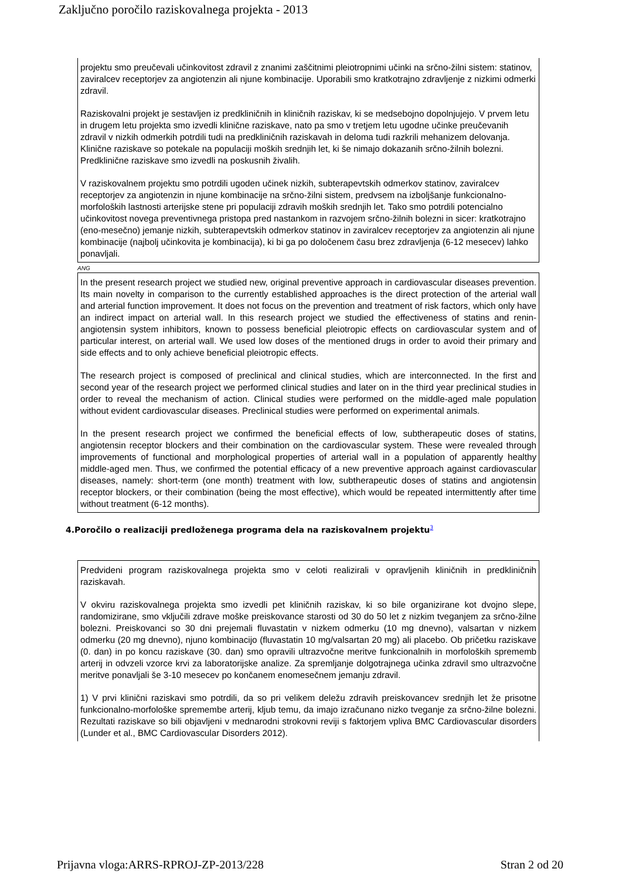Zaključno poročilo raziskovalnega projekta - 2013
projektu smo preučevali učinkovitost zdravil z znanimi zaščitnimi pleiotropnimi učinki na srčno-žilni sistem: statinov, zaviralcev receptorjev za angiotenzin ali njune kombinacije. Uporabili smo kratkotrajno zdravljenje z nizkimi odmerki zdravil.
Raziskovalni projekt je sestavljen iz predkliničnih in kliničnih raziskav, ki se medsebojno dopolnjujejo. V prvem letu in drugem letu projekta smo izvedli klinične raziskave, nato pa smo v tretjem letu ugodne učinke preučevanih zdravil v nizkih odmerkih potrdili tudi na predkliničnih raziskavah in deloma tudi razkrili mehanizem delovanja. Klinične raziskave so potekale na populaciji moških srednjih let, ki še nimajo dokazanih srčno-žilnih bolezni. Predklinične raziskave smo izvedli na poskusnih živalih.
V raziskovalnem projektu smo potrdili ugoden učinek nizkih, subterapevtskih odmerkov statinov, zaviralcev receptorjev za angiotenzin in njune kombinacije na srčno-žilni sistem, predvsem na izboljšanje funkcionalno-morfoloških lastnosti arterijske stene pri populaciji zdravih moških srednjih let. Tako smo potrdili potencialno učinkovitost novega preventivnega pristopa pred nastankom in razvojem srčno-žilnih bolezni in sicer: kratkotrajno (eno-mesečno) jemanje nizkih, subterapevtskih odmerkov statinov in zaviralcev receptorjev za angiotenzin ali njune kombinacije (najbolj učinkovita je kombinacija), ki bi ga po določenem času brez zdravljenja (6-12 mesecev) lahko ponavljali.
ANG
In the present research project we studied new, original preventive approach in cardiovascular diseases prevention. Its main novelty in comparison to the currently established approaches is the direct protection of the arterial wall and arterial function improvement. It does not focus on the prevention and treatment of risk factors, which only have an indirect impact on arterial wall. In this research project we studied the effectiveness of statins and renin-angiotensin system inhibitors, known to possess beneficial pleiotropic effects on cardiovascular system and of particular interest, on arterial wall. We used low doses of the mentioned drugs in order to avoid their primary and side effects and to only achieve beneficial pleiotropic effects.
The research project is composed of preclinical and clinical studies, which are interconnected. In the first and second year of the research project we performed clinical studies and later on in the third year preclinical studies in order to reveal the mechanism of action. Clinical studies were performed on the middle-aged male population without evident cardiovascular diseases. Preclinical studies were performed on experimental animals.
In the present research project we confirmed the beneficial effects of low, subtherapeutic doses of statins, angiotensin receptor blockers and their combination on the cardiovascular system. These were revealed through improvements of functional and morphological properties of arterial wall in a population of apparently healthy middle-aged men. Thus, we confirmed the potential efficacy of a new preventive approach against cardiovascular diseases, namely: short-term (one month) treatment with low, subtherapeutic doses of statins and angiotensin receptor blockers, or their combination (being the most effective), which would be repeated intermittently after time without treatment (6-12 months).
4.Poročilo o realizaciji predloženega programa dela na raziskovalnem projektu<sup>3</sup>
Predvideni program raziskovalnega projekta smo v celoti realizirali v opravljenih kliničnih in predkliničnih raziskavah.
V okviru raziskovalnega projekta smo izvedli pet kliničnih raziskav, ki so bile organizirane kot dvojno slepe, randomizirane, smo vključili zdrave moške preiskovance starosti od 30 do 50 let z nizkim tveganjem za srčno-žilne bolezni. Preiskovanci so 30 dni prejemali fluvastatin v nizkem odmerku (10 mg dnevno), valsartan v nizkem odmerku (20 mg dnevno), njuno kombinacijo (fluvastatin 10 mg/valsartan 20 mg) ali placebo. Ob pričetku raziskave (0. dan) in po koncu raziskave (30. dan) smo opravili ultrazvočne meritve funkcionalnih in morfoloških sprememb arterij in odvzeli vzorce krvi za laboratorijske analize. Za spremljanje dolgotrajnega učinka zdravil smo ultrazvočne meritve ponavljali še 3-10 mesecev po končanem enomesečnem jemanju zdravil.
1) V prvi klinični raziskavi smo potrdili, da so pri velikem deležu zdravih preiskovancev srednjih let že prisotne funkcionalno-morfološke spremembe arterij, kljub temu, da imajo izračunano nizko tveganje za srčno-žilne bolezni. Rezultati raziskave so bili objavljeni v mednarodni strokovni reviji s faktorjem vpliva BMC Cardiovascular disorders (Lunder et al., BMC Cardiovascular Disorders 2012).
Prijavna vloga:ARRS-RPROJ-ZP-2013/228 Stran 2 od 20